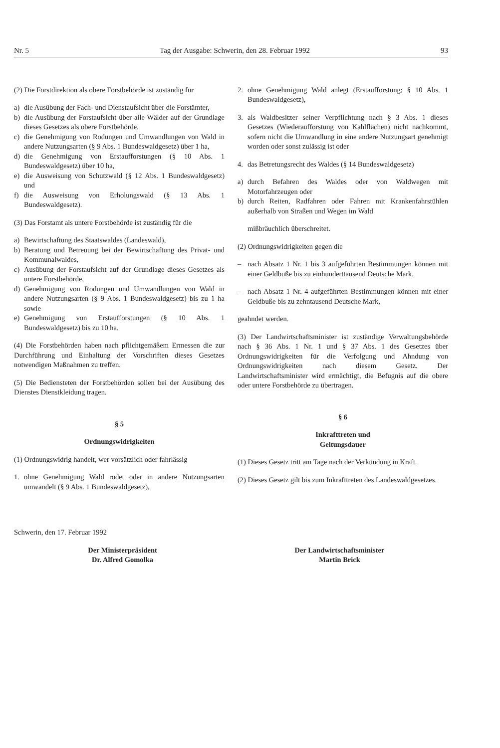Nr. 5 Tag der Ausgabe: Schwerin, den 28. Februar 1992 93
(2) Die Forstdirektion als obere Forstbehörde ist zuständig für
a) die Ausübung der Fach- und Dienstaufsicht über die Forstämter,
b) die Ausübung der Forstaufsicht über alle Wälder auf der Grundlage dieses Gesetzes als obere Forstbehörde,
c) die Genehmigung von Rodungen und Umwandlungen von Wald in andere Nutzungsarten (§ 9 Abs. 1 Bundeswaldgesetz) über 1 ha,
d) die Genehmigung von Erstaufforstungen (§ 10 Abs. 1 Bundeswaldgesetz) über 10 ha,
e) die Ausweisung von Schutzwald (§ 12 Abs. 1 Bundeswaldgesetz) und
f) die Ausweisung von Erholungswald (§ 13 Abs. 1 Bundeswaldgesetz).
(3) Das Forstamt als untere Forstbehörde ist zuständig für die
a) Bewirtschaftung des Staatswaldes (Landeswald),
b) Beratung und Betreuung bei der Bewirtschaftung des Privat- und Kommunalwaldes,
c) Ausübung der Forstaufsicht auf der Grundlage dieses Gesetzes als untere Forstbehörde,
d) Genehmigung von Rodungen und Umwandlungen von Wald in andere Nutzungsarten (§ 9 Abs. 1 Bundeswaldgesetz) bis zu 1 ha sowie
e) Genehmigung von Erstaufforstungen (§ 10 Abs. 1 Bundeswaldgesetz) bis zu 10 ha.
(4) Die Forstbehörden haben nach pflichtgemäßem Ermessen die zur Durchführung und Einhaltung der Vorschriften dieses Gesetzes notwendigen Maßnahmen zu treffen.
(5) Die Bediensteten der Forstbehörden sollen bei der Ausübung des Dienstes Dienstkleidung tragen.
§ 5
Ordnungswidrigkeiten
(1) Ordnungswidrig handelt, wer vorsätzlich oder fahrlässig
1. ohne Genehmigung Wald rodet oder in andere Nutzungsarten umwandelt (§ 9 Abs. 1 Bundeswaldgesetz),
2. ohne Genehmigung Wald anlegt (Erstaufforstung; § 10 Abs. 1 Bundeswaldgesetz),
3. als Waldbesitzer seiner Verpflichtung nach § 3 Abs. 1 dieses Gesetzes (Wiederaufforstung von Kahlflächen) nicht nachkommt, sofern nicht die Umwandlung in eine andere Nutzungsart genehmigt worden oder sonst zulässig ist oder
4. das Betretungsrecht des Waldes (§ 14 Bundeswaldgesetz)
a) durch Befahren des Waldes oder von Waldwegen mit Motorfahrzeugen oder
b) durch Reiten, Radfahren oder Fahren mit Krankenfahrstühlen außerhalb von Straßen und Wegen im Wald
mißbräuchlich überschreitet.
(2) Ordnungswidrigkeiten gegen die
– nach Absatz 1 Nr. 1 bis 3 aufgeführten Bestimmungen können mit einer Geldbuße bis zu einhunderttausend Deutsche Mark,
– nach Absatz 1 Nr. 4 aufgeführten Bestimmungen können mit einer Geldbuße bis zu zehntausend Deutsche Mark,
geahndet werden.
(3) Der Landwirtschaftsminister ist zuständige Verwaltungsbehörde nach § 36 Abs. 1 Nr. 1 und § 37 Abs. 1 des Gesetzes über Ordnungswidrigkeiten für die Verfolgung und Ahndung von Ordnungswidrigkeiten nach diesem Gesetz. Der Landwirtschaftsminister wird ermächtigt, die Befugnis auf die obere oder untere Forstbehörde zu übertragen.
§ 6
Inkrafttreten und
Geltungsdauer
(1) Dieses Gesetz tritt am Tage nach der Verkündung in Kraft.
(2) Dieses Gesetz gilt bis zum Inkrafttreten des Landeswaldgesetzes.
Schwerin, den 17. Februar 1992
Der Ministerpräsident
Dr. Alfred Gomolka
Der Landwirtschaftsminister
Martin Brick